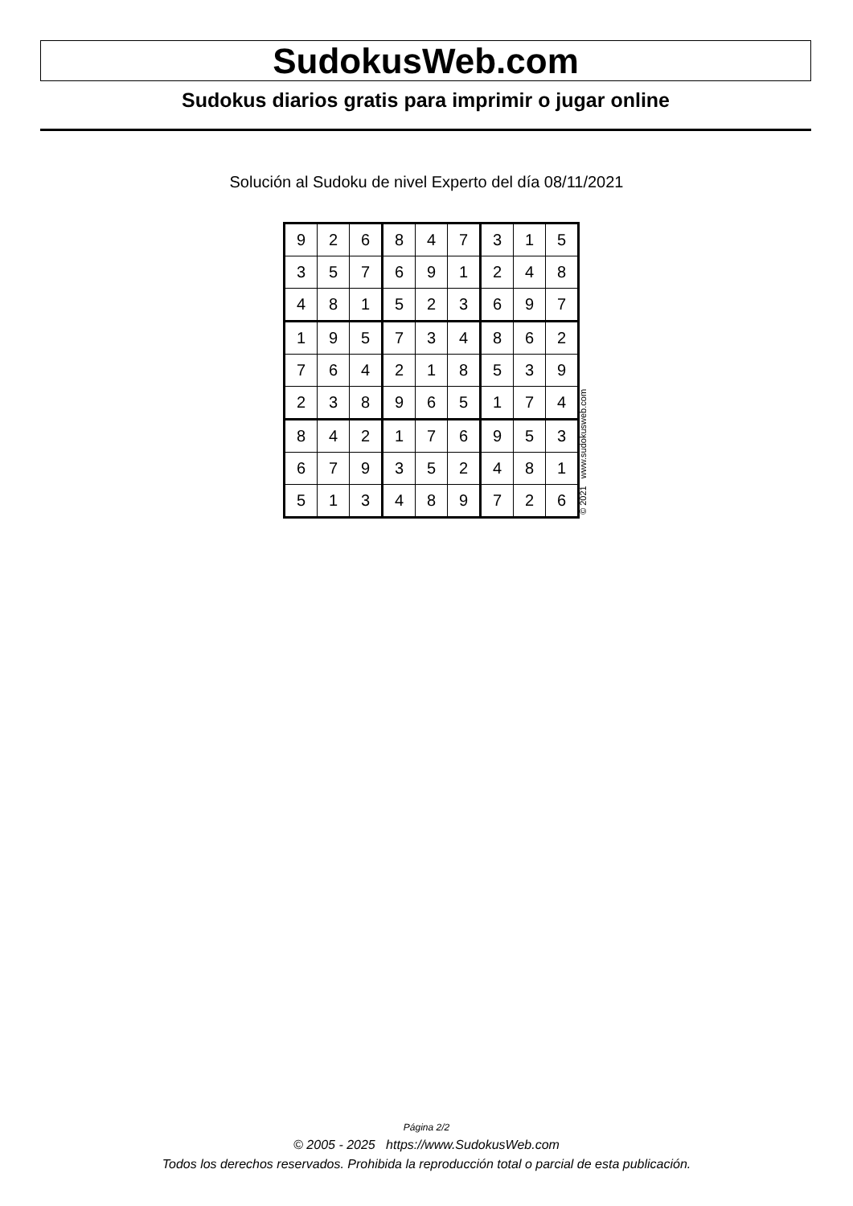SudokusWeb.com
Sudokus diarios gratis para imprimir o jugar online
Solución al Sudoku de nivel Experto del día 08/11/2021
| 9 | 2 | 6 | 8 | 4 | 7 | 3 | 1 | 5 |
| 3 | 5 | 7 | 6 | 9 | 1 | 2 | 4 | 8 |
| 4 | 8 | 1 | 5 | 2 | 3 | 6 | 9 | 7 |
| 1 | 9 | 5 | 7 | 3 | 4 | 8 | 6 | 2 |
| 7 | 6 | 4 | 2 | 1 | 8 | 5 | 3 | 9 |
| 2 | 3 | 8 | 9 | 6 | 5 | 1 | 7 | 4 |
| 8 | 4 | 2 | 1 | 7 | 6 | 9 | 5 | 3 |
| 6 | 7 | 9 | 3 | 5 | 2 | 4 | 8 | 1 |
| 5 | 1 | 3 | 4 | 8 | 9 | 7 | 2 | 6 |
© 2021 www.sudokusweb.com
Página 2/2
© 2005 - 2025 https://www.SudokusWeb.com
Todos los derechos reservados. Prohibida la reproducción total o parcial de esta publicación.